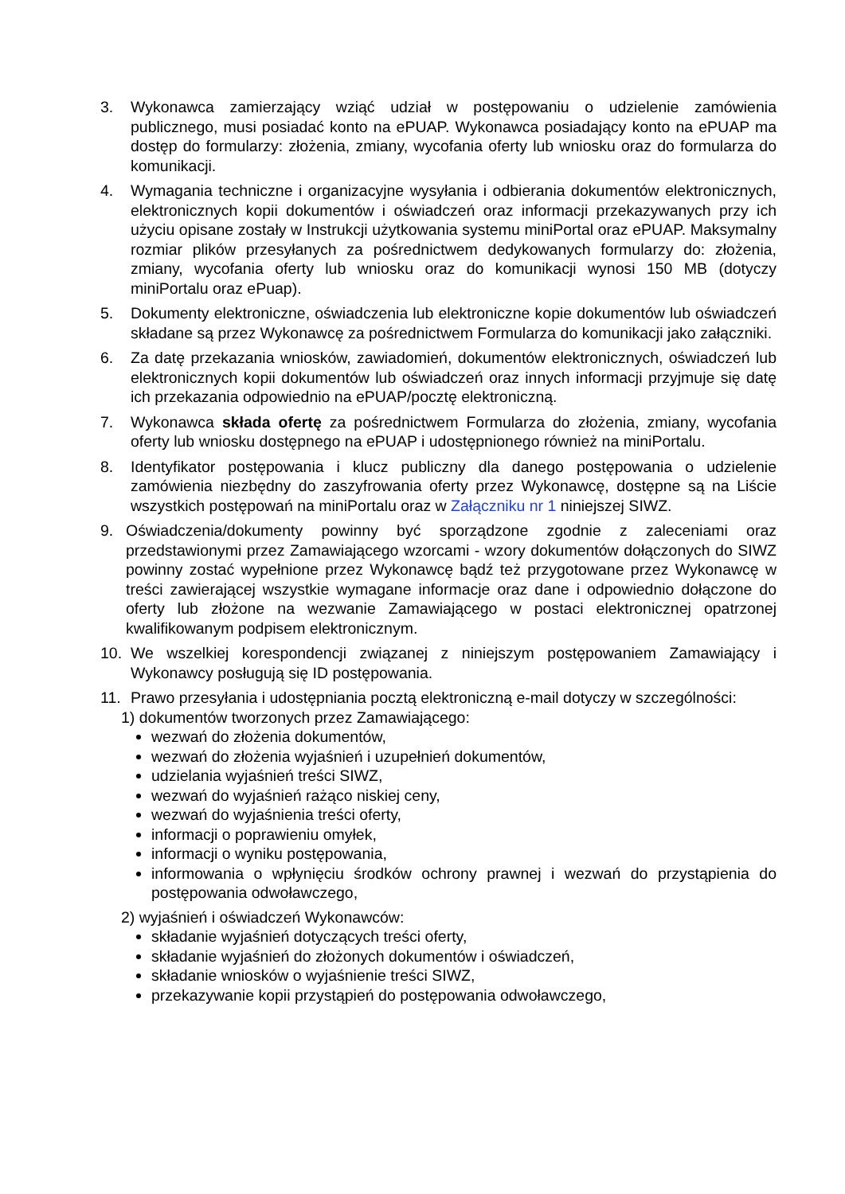3. Wykonawca zamierzający wziąć udział w postępowaniu o udzielenie zamówienia publicznego, musi posiadać konto na ePUAP. Wykonawca posiadający konto na ePUAP ma dostęp do formularzy: złożenia, zmiany, wycofania oferty lub wniosku oraz do formularza do komunikacji.
4. Wymagania techniczne i organizacyjne wysyłania i odbierania dokumentów elektronicznych, elektronicznych kopii dokumentów i oświadczeń oraz informacji przekazywanych przy ich użyciu opisane zostały w Instrukcji użytkowania systemu miniPortal oraz ePUAP. Maksymalny rozmiar plików przesyłanych za pośrednictwem dedykowanych formularzy do: złożenia, zmiany, wycofania oferty lub wniosku oraz do komunikacji wynosi 150 MB (dotyczy miniPortalu oraz ePuap).
5. Dokumenty elektroniczne, oświadczenia lub elektroniczne kopie dokumentów lub oświadczeń składane są przez Wykonawcę za pośrednictwem Formularza do komunikacji jako załączniki.
6. Za datę przekazania wniosków, zawiadomień, dokumentów elektronicznych, oświadczeń lub elektronicznych kopii dokumentów lub oświadczeń oraz innych informacji przyjmuje się datę ich przekazania odpowiednio na ePUAP/pocztę elektroniczną.
7. Wykonawca składa ofertę za pośrednictwem Formularza do złożenia, zmiany, wycofania oferty lub wniosku dostępnego na ePUAP i udostępnionego również na miniPortalu.
8. Identyfikator postępowania i klucz publiczny dla danego postępowania o udzielenie zamówienia niezbędny do zaszyfrowania oferty przez Wykonawcę, dostępne są na Liście wszystkich postępowań na miniPortalu oraz w Załączniku nr 1 niniejszej SIWZ.
9. Oświadczenia/dokumenty powinny być sporządzone zgodnie z zaleceniami oraz przedstawionymi przez Zamawiającego wzorcami - wzory dokumentów dołączonych do SIWZ powinny zostać wypełnione przez Wykonawcę bądź też przygotowane przez Wykonawcę w treści zawierającej wszystkie wymagane informacje oraz dane i odpowiednio dołączone do oferty lub złożone na wezwanie Zamawiającego w postaci elektronicznej opatrzonej kwalifikowanym podpisem elektronicznym.
10. We wszelkiej korespondencji związanej z niniejszym postępowaniem Zamawiający i Wykonawcy posługują się ID postępowania.
11. Prawo przesyłania i udostępniania pocztą elektroniczną e-mail dotyczy w szczególności:
1) dokumentów tworzonych przez Zamawiającego:
wezwań do złożenia dokumentów,
wezwań do złożenia wyjaśnień i uzupełnień dokumentów,
udzielania wyjaśnień treści SIWZ,
wezwań do wyjaśnień rażąco niskiej ceny,
wezwań do wyjaśnienia treści oferty,
informacji o poprawieniu omyłek,
informacji o wyniku postępowania,
informowania o wpłynięciu środków ochrony prawnej i wezwań do przystąpienia do postępowania odwoławczego,
2) wyjaśnień i oświadczeń Wykonawców:
składanie wyjaśnień dotyczących treści oferty,
składanie wyjaśnień do złożonych dokumentów i oświadczeń,
składanie wniosków o wyjaśnienie treści SIWZ,
przekazywanie kopii przystąpień do postępowania odwoławczego,